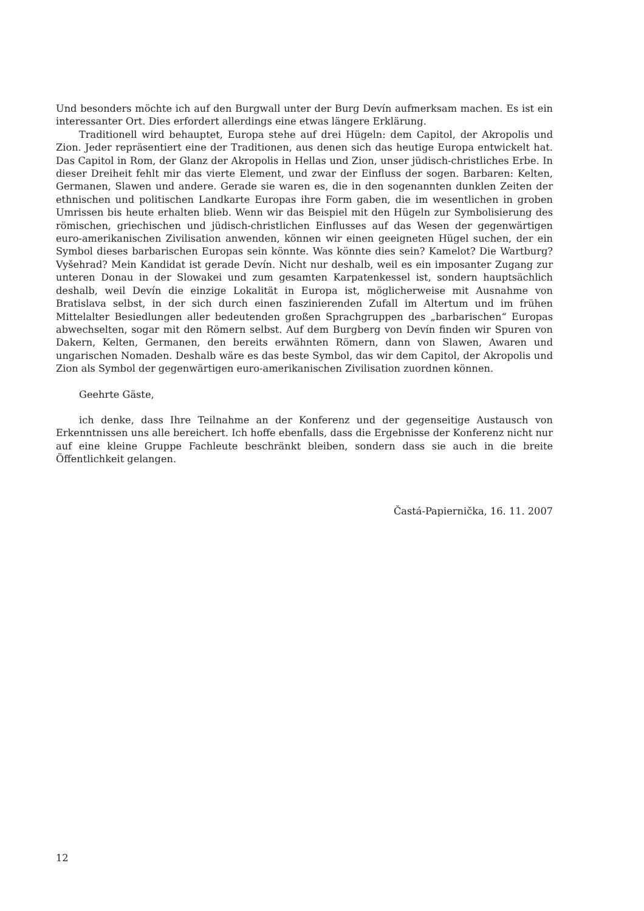Und besonders möchte ich auf den Burgwall unter der Burg Devín aufmerksam machen. Es ist ein interessanter Ort. Dies erfordert allerdings eine etwas längere Erklärung.
Traditionell wird behauptet, Europa stehe auf drei Hügeln: dem Capitol, der Akropolis und Zion. Jeder repräsentiert eine der Traditionen, aus denen sich das heutige Europa entwickelt hat. Das Capitol in Rom, der Glanz der Akropolis in Hellas und Zion, unser jüdisch-christliches Erbe. In dieser Dreiheit fehlt mir das vierte Element, und zwar der Einfluss der sogen. Barbaren: Kelten, Germanen, Slawen und andere. Gerade sie waren es, die in den sogenannten dunklen Zeiten der ethnischen und politischen Landkarte Europas ihre Form gaben, die im wesentlichen in groben Umrissen bis heute erhalten blieb. Wenn wir das Beispiel mit den Hügeln zur Symbolisierung des römischen, griechischen und jüdisch-christlichen Einflusses auf das Wesen der gegenwärtigen euro-amerikanischen Zivilisation anwenden, können wir einen geeigneten Hügel suchen, der ein Symbol dieses barbarischen Europas sein könnte. Was könnte dies sein? Kamelot? Die Wartburg? Vyšehrad? Mein Kandidat ist gerade Devín. Nicht nur deshalb, weil es ein imposanter Zugang zur unteren Donau in der Slowakei und zum gesamten Karpatenkessel ist, sondern hauptsächlich deshalb, weil Devín die einzige Lokalität in Europa ist, möglicherweise mit Ausnahme von Bratislava selbst, in der sich durch einen faszinierenden Zufall im Altertum und im frühen Mittelalter Besiedlungen aller bedeutenden großen Sprachgruppen des „barbarischen“ Europas abwechselten, sogar mit den Römern selbst. Auf dem Burgberg von Devín finden wir Spuren von Dakern, Kelten, Germanen, den bereits erwähnten Römern, dann von Slawen, Awaren und ungarischen Nomaden. Deshalb wäre es das beste Symbol, das wir dem Capitol, der Akropolis und Zion als Symbol der gegenwärtigen euro-amerikanischen Zivilisation zuordnen können.
Geehrte Gäste,
ich denke, dass Ihre Teilnahme an der Konferenz und der gegenseitige Austausch von Erkenntnissen uns alle bereichert. Ich hoffe ebenfalls, dass die Ergebnisse der Konferenz nicht nur auf eine kleine Gruppe Fachleute beschränkt bleiben, sondern dass sie auch in die breite Öffentlichkeit gelangen.
Častá-Papiernička, 16. 11. 2007
12